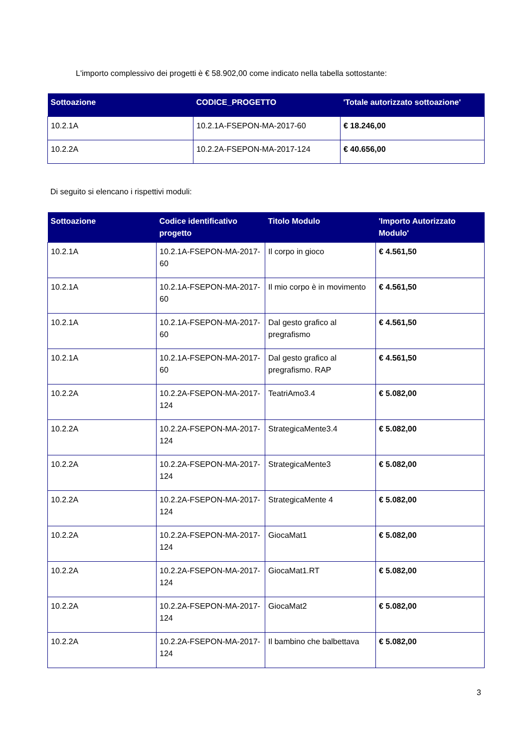L'importo complessivo dei progetti è € 58.902,00 come indicato nella tabella sottostante:
| Sottoazione | CODICE_PROGETTO | 'Totale autorizzato sottoazione' |
| --- | --- | --- |
| 10.2.1A | 10.2.1A-FSEPON-MA-2017-60 | € 18.246,00 |
| 10.2.2A | 10.2.2A-FSEPON-MA-2017-124 | € 40.656,00 |
Di seguito si elencano i rispettivi moduli:
| Sottoazione | Codice identificativo progetto | Titolo Modulo | 'Importo Autorizzato Modulo' |
| --- | --- | --- | --- |
| 10.2.1A | 10.2.1A-FSEPON-MA-2017-60 | Il corpo in gioco | € 4.561,50 |
| 10.2.1A | 10.2.1A-FSEPON-MA-2017-60 | Il mio corpo è in movimento | € 4.561,50 |
| 10.2.1A | 10.2.1A-FSEPON-MA-2017-60 | Dal gesto grafico al pregrafismo | € 4.561,50 |
| 10.2.1A | 10.2.1A-FSEPON-MA-2017-60 | Dal gesto grafico al pregrafismo. RAP | € 4.561,50 |
| 10.2.2A | 10.2.2A-FSEPON-MA-2017-124 | TeatriAmo3.4 | € 5.082,00 |
| 10.2.2A | 10.2.2A-FSEPON-MA-2017-124 | StrategicaMente3.4 | € 5.082,00 |
| 10.2.2A | 10.2.2A-FSEPON-MA-2017-124 | StrategicaMente3 | € 5.082,00 |
| 10.2.2A | 10.2.2A-FSEPON-MA-2017-124 | StrategicaMente 4 | € 5.082,00 |
| 10.2.2A | 10.2.2A-FSEPON-MA-2017-124 | GiocaMat1 | € 5.082,00 |
| 10.2.2A | 10.2.2A-FSEPON-MA-2017-124 | GiocaMat1.RT | € 5.082,00 |
| 10.2.2A | 10.2.2A-FSEPON-MA-2017-124 | GiocaMat2 | € 5.082,00 |
| 10.2.2A | 10.2.2A-FSEPON-MA-2017-124 | Il bambino che balbettava | € 5.082,00 |
3